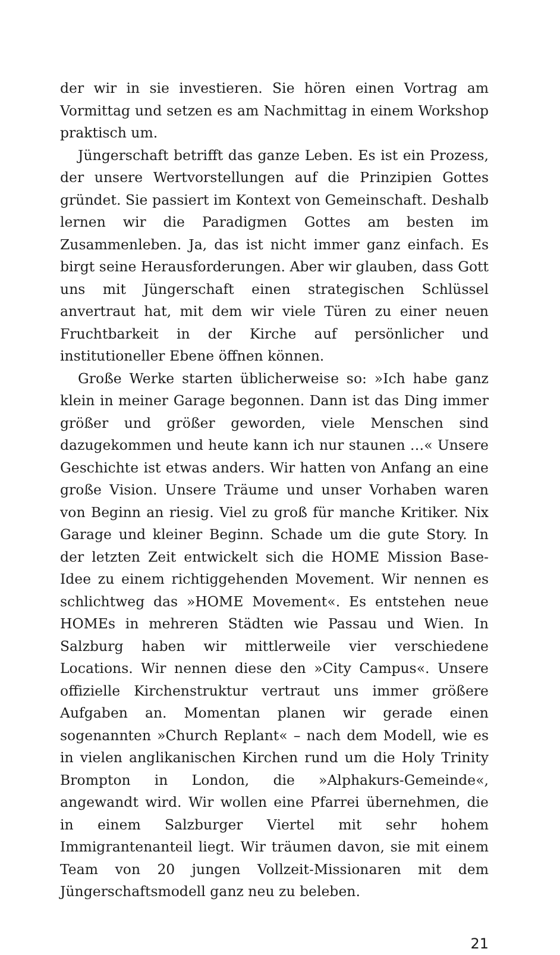der wir in sie investieren. Sie hören einen Vortrag am Vormittag und setzen es am Nachmittag in einem Workshop praktisch um.
Jüngerschaft betrifft das ganze Leben. Es ist ein Prozess, der unsere Wertvorstellungen auf die Prinzipien Gottes gründet. Sie passiert im Kontext von Gemeinschaft. Deshalb lernen wir die Paradigmen Gottes am besten im Zusammenleben. Ja, das ist nicht immer ganz einfach. Es birgt seine Herausforderungen. Aber wir glauben, dass Gott uns mit Jüngerschaft einen strategischen Schlüssel anvertraut hat, mit dem wir viele Türen zu einer neuen Fruchtbarkeit in der Kirche auf persönlicher und institutioneller Ebene öffnen können.
Große Werke starten üblicherweise so: »Ich habe ganz klein in meiner Garage begonnen. Dann ist das Ding immer größer und größer geworden, viele Menschen sind dazugekommen und heute kann ich nur staunen …« Unsere Geschichte ist etwas anders. Wir hatten von Anfang an eine große Vision. Unsere Träume und unser Vorhaben waren von Beginn an riesig. Viel zu groß für manche Kritiker. Nix Garage und kleiner Beginn. Schade um die gute Story. In der letzten Zeit entwickelt sich die HOME Mission Base-Idee zu einem richtiggehenden Movement. Wir nennen es schlichtweg das »HOME Movement«. Es entstehen neue HOMEs in mehreren Städten wie Passau und Wien. In Salzburg haben wir mittlerweile vier verschiedene Locations. Wir nennen diese den »City Campus«. Unsere offizielle Kirchenstruktur vertraut uns immer größere Aufgaben an. Momentan planen wir gerade einen sogenannten »Church Replant« – nach dem Modell, wie es in vielen anglikanischen Kirchen rund um die Holy Trinity Brompton in London, die »Alphakurs-Gemeinde«, angewandt wird. Wir wollen eine Pfarrei übernehmen, die in einem Salzburger Viertel mit sehr hohem Immigrantenanteil liegt. Wir träumen davon, sie mit einem Team von 20 jungen Vollzeit-Missionaren mit dem Jüngerschaftsmodell ganz neu zu beleben.
21